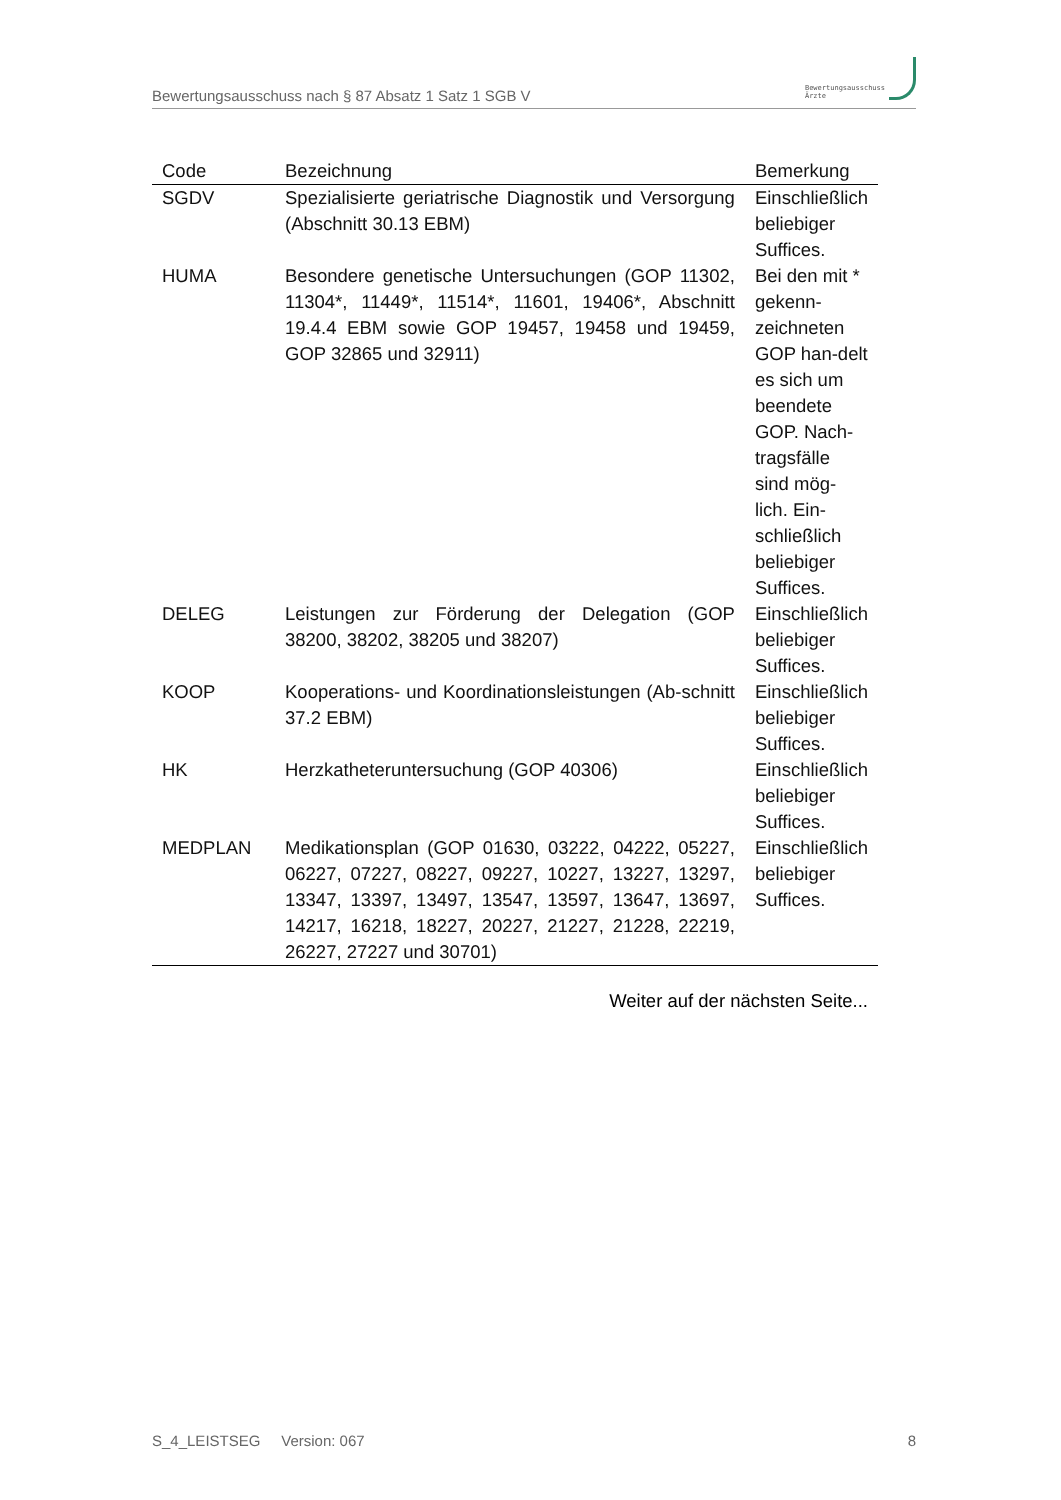Bewertungsausschuss nach § 87 Absatz 1 Satz 1 SGB V
Bewertungsausschuss
Ärzte
| Code | Bezeichnung | Bemerkung |
| --- | --- | --- |
| SGDV | Spezialisierte geriatrische Diagnostik und Versorgung (Abschnitt 30.13 EBM) | Einschließlich beliebiger Suffices. |
| HUMA | Besondere genetische Untersuchungen (GOP 11302, 11304*, 11449*, 11514*, 11601, 19406*, Abschnitt 19.4.4 EBM sowie GOP 19457, 19458 und 19459, GOP 32865 und 32911) | Bei den mit * gekenn-zeichneten GOP han-delt es sich um beendete GOP. Nach-tragsfälle sind mög-lich. Ein-schließlich beliebiger Suffices. |
| DELEG | Leistungen zur Förderung der Delegation (GOP 38200, 38202, 38205 und 38207) | Einschließlich beliebiger Suffices. |
| KOOP | Kooperations- und Koordinationsleistungen (Ab-schnitt 37.2 EBM) | Einschließlich beliebiger Suffices. |
| HK | Herzkatheteruntersuchung (GOP 40306) | Einschließlich beliebiger Suffices. |
| MEDPLAN | Medikationsplan (GOP 01630, 03222, 04222, 05227, 06227, 07227, 08227, 09227, 10227, 13227, 13297, 13347, 13397, 13497, 13547, 13597, 13647, 13697, 14217, 16218, 18227, 20227, 21227, 21228, 22219, 26227, 27227 und 30701) | Einschließlich beliebiger Suffices. |
Weiter auf der nächsten Seite...
S_4_LEISTSEG Version: 067 8